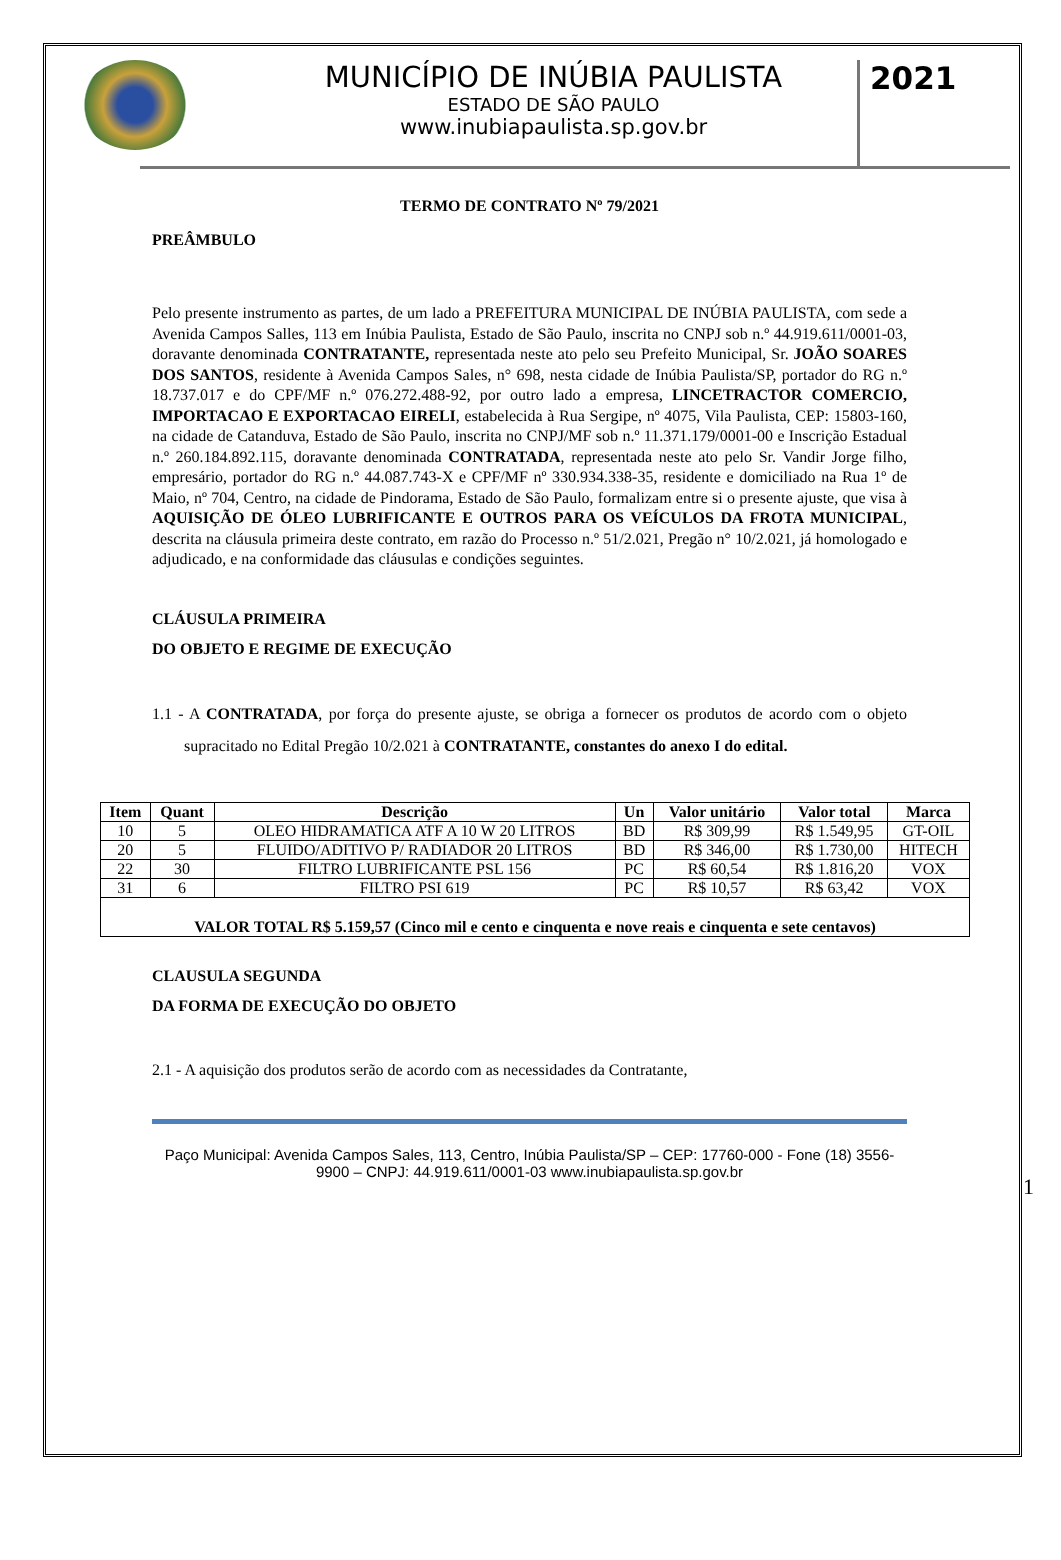MUNICÍPIO DE INÚBIA PAULISTA
ESTADO DE SÃO PAULO
www.inubiapaulista.sp.gov.br
2021
TERMO DE CONTRATO Nº 79/2021
PREÂMBULO
Pelo presente instrumento as partes, de um lado a PREFEITURA MUNICIPAL DE INÚBIA PAULISTA, com sede a Avenida Campos Salles, 113 em Inúbia Paulista, Estado de São Paulo, inscrita no CNPJ sob n.º 44.919.611/0001-03, doravante denominada CONTRATANTE, representada neste ato pelo seu Prefeito Municipal, Sr. JOÃO SOARES DOS SANTOS, residente à Avenida Campos Sales, n° 698, nesta cidade de Inúbia Paulista/SP, portador do RG n.º 18.737.017 e do CPF/MF n.º 076.272.488-92, por outro lado a empresa, LINCETRACTOR COMERCIO, IMPORTACAO E EXPORTACAO EIRELI, estabelecida à Rua Sergipe, nº 4075, Vila Paulista, CEP: 15803-160, na cidade de Catanduva, Estado de São Paulo, inscrita no CNPJ/MF sob n.º 11.371.179/0001-00 e Inscrição Estadual n.º 260.184.892.115, doravante denominada CONTRATADA, representada neste ato pelo Sr. Vandir Jorge filho, empresário, portador do RG n.º 44.087.743-X e CPF/MF nº 330.934.338-35, residente e domiciliado na Rua 1º de Maio, nº 704, Centro, na cidade de Pindorama, Estado de São Paulo, formalizam entre si o presente ajuste, que visa à AQUISIÇÃO DE ÓLEO LUBRIFICANTE E OUTROS PARA OS VEÍCULOS DA FROTA MUNICIPAL, descrita na cláusula primeira deste contrato, em razão do Processo n.º 51/2.021, Pregão n° 10/2.021, já homologado e adjudicado, e na conformidade das cláusulas e condições seguintes.
CLÁUSULA PRIMEIRA
DO OBJETO E REGIME DE EXECUÇÃO
1.1 - A CONTRATADA, por força do presente ajuste, se obriga a fornecer os produtos de acordo com o objeto supracitado no Edital Pregão 10/2.021 à CONTRATANTE, constantes do anexo I do edital.
| Item | Quant | Descrição | Un | Valor unitário | Valor total | Marca |
| --- | --- | --- | --- | --- | --- | --- |
| 10 | 5 | OLEO HIDRAMATICA ATF A 10 W 20 LITROS | BD | R$ 309,99 | R$ 1.549,95 | GT-OIL |
| 20 | 5 | FLUIDO/ADITIVO P/ RADIADOR 20 LITROS | BD | R$ 346,00 | R$ 1.730,00 | HITECH |
| 22 | 30 | FILTRO LUBRIFICANTE PSL 156 | PC | R$ 60,54 | R$ 1.816,20 | VOX |
| 31 | 6 | FILTRO PSI 619 | PC | R$ 10,57 | R$ 63,42 | VOX |
| VALOR TOTAL R$ 5.159,57 (Cinco mil e cento e cinquenta e nove reais e cinquenta e sete centavos) | | | | | | |
CLAUSULA SEGUNDA
DA FORMA DE EXECUÇÃO DO OBJETO
2.1 - A aquisição dos produtos serão de acordo com as necessidades da Contratante,
Paço Municipal: Avenida Campos Sales, 113, Centro, Inúbia Paulista/SP – CEP: 17760-000 - Fone (18) 3556-9900 – CNPJ: 44.919.611/0001-03 www.inubiapaulista.sp.gov.br
1